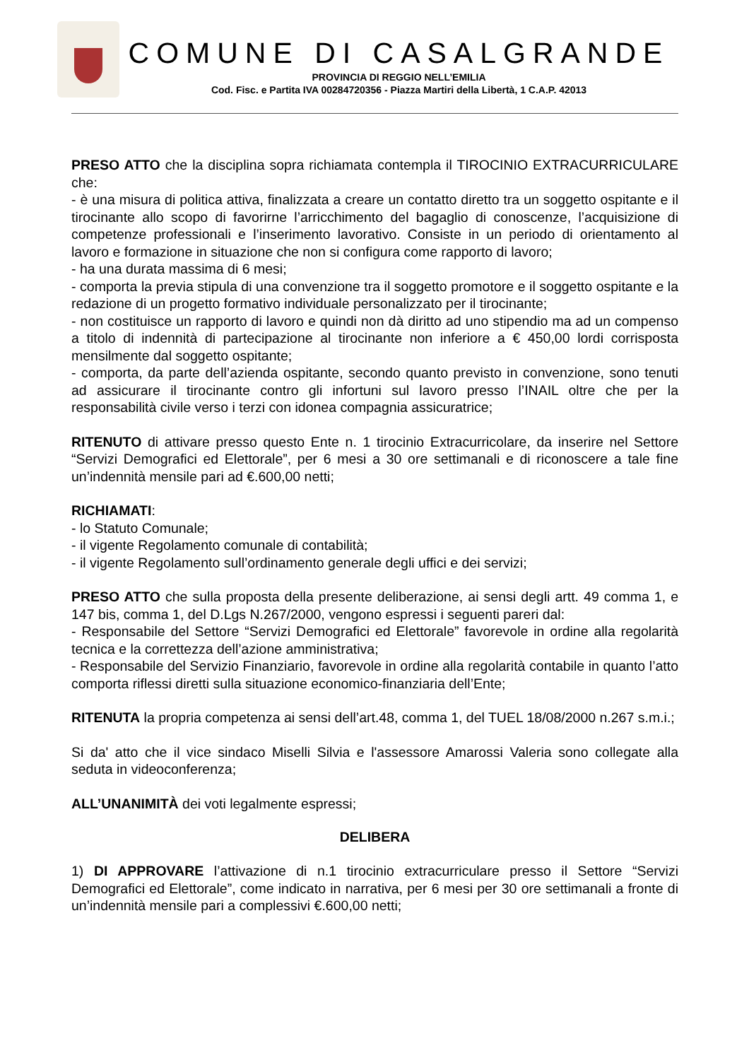COMUNE DI CASALGRANDE
PROVINCIA DI REGGIO NELL’EMILIA
Cod. Fisc. e Partita IVA 00284720356 - Piazza Martiri della Libertà, 1 C.A.P. 42013
PRESO ATTO che la disciplina sopra richiamata contempla il TIROCINIO EXTRACURRICULARE che:
- è una misura di politica attiva, finalizzata a creare un contatto diretto tra un soggetto ospitante e il tirocinante allo scopo di favorirne l’arricchimento del bagaglio di conoscenze, l’acquisizione di competenze professionali e l’inserimento lavorativo. Consiste in un periodo di orientamento al lavoro e formazione in situazione che non si configura come rapporto di lavoro;
- ha una durata massima di 6 mesi;
- comporta la previa stipula di una convenzione tra il soggetto promotore e il soggetto ospitante e la redazione di un progetto formativo individuale personalizzato per il tirocinante;
- non costituisce un rapporto di lavoro e quindi non dà diritto ad uno stipendio ma ad un compenso a titolo di indennità di partecipazione al tirocinante non inferiore a € 450,00 lordi corrisposta mensilmente dal soggetto ospitante;
- comporta, da parte dell’azienda ospitante, secondo quanto previsto in convenzione, sono tenuti ad assicurare il tirocinante contro gli infortuni sul lavoro presso l’INAIL oltre che per la responsabilità civile verso i terzi con idonea compagnia assicuratrice;
RITENUTO di attivare presso questo Ente n. 1 tirocinio Extracurricolare, da inserire nel Settore “Servizi Demografici ed Elettorale”, per 6 mesi a 30 ore settimanali e di riconoscere a tale fine un’indennità mensile pari ad €.600,00 netti;
RICHIAMATI:
- lo Statuto Comunale;
- il vigente Regolamento comunale di contabilità;
- il vigente Regolamento sull’ordinamento generale degli uffici e dei servizi;
PRESO ATTO che sulla proposta della presente deliberazione, ai sensi degli artt. 49 comma 1, e 147 bis, comma 1, del D.Lgs N.267/2000, vengono espressi i seguenti pareri dal:
- Responsabile del Settore “Servizi Demografici ed Elettorale” favorevole in ordine alla regolarità tecnica e la correttezza dell’azione amministrativa;
- Responsabile del Servizio Finanziario, favorevole in ordine alla regolarità contabile in quanto l’atto comporta riflessi diretti sulla situazione economico-finanziaria dell’Ente;
RITENUTA la propria competenza ai sensi dell’art.48, comma 1, del TUEL 18/08/2000 n.267 s.m.i.;
Si da' atto che il vice sindaco Miselli Silvia e l'assessore Amarossi Valeria sono collegate alla seduta in videoconferenza;
ALL’UNANIMITÀ dei voti legalmente espressi;
DELIBERA
1) DI APPROVARE l’attivazione di n.1 tirocinio extracurriculare presso il Settore “Servizi Demografici ed Elettorale”, come indicato in narrativa, per 6 mesi per 30 ore settimanali a fronte di un’indennità mensile pari a complessivi €.600,00 netti;